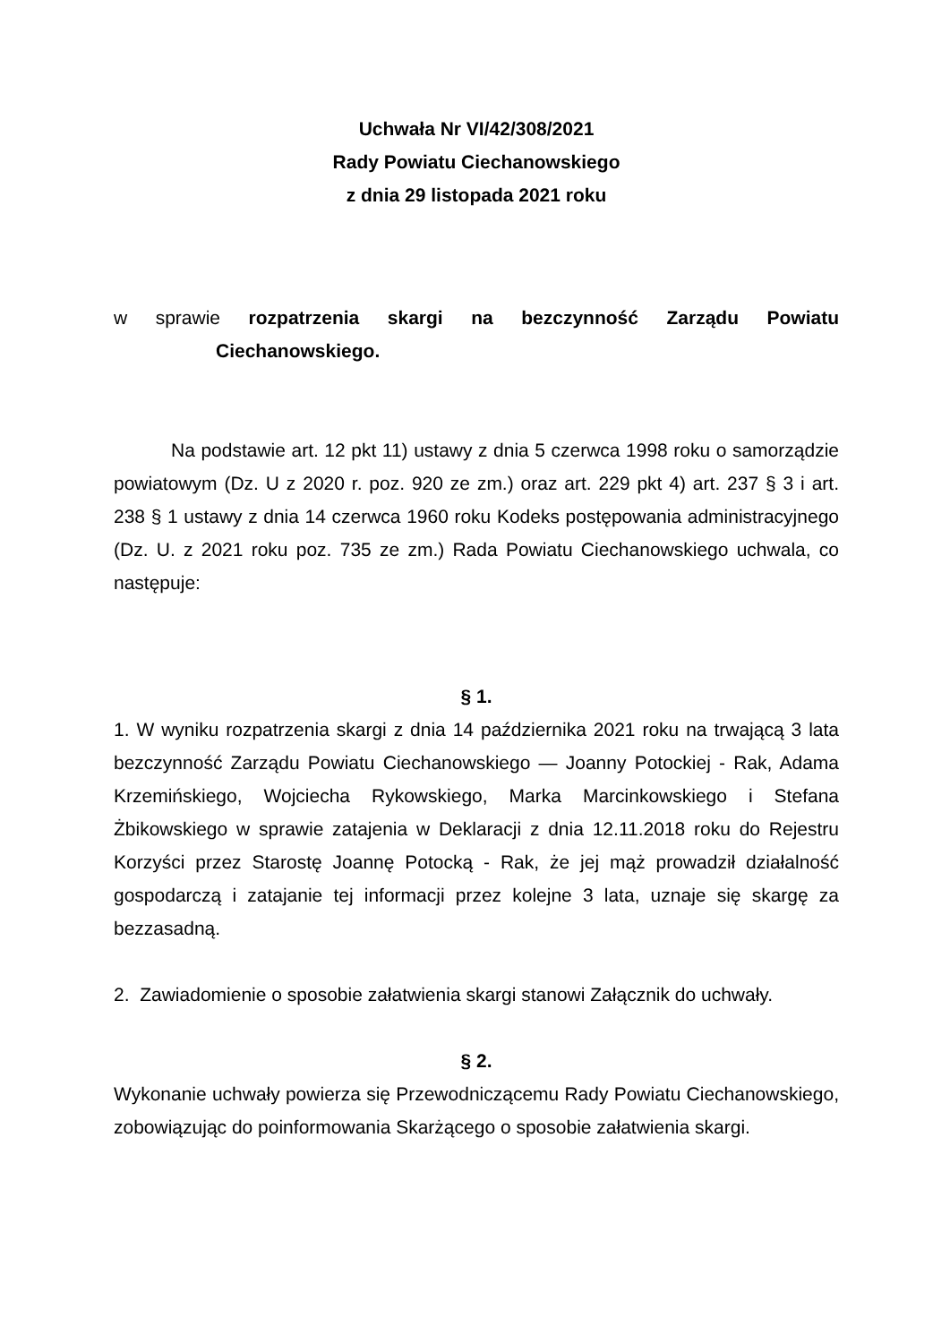Uchwała Nr VI/42/308/2021
Rady Powiatu Ciechanowskiego
z dnia 29 listopada 2021 roku
w sprawie rozpatrzenia skargi na bezczynność Zarządu Powiatu
Ciechanowskiego.
Na podstawie art. 12 pkt 11) ustawy z dnia 5 czerwca 1998 roku o samorządzie powiatowym (Dz. U z 2020 r. poz. 920 ze zm.) oraz art. 229 pkt 4) art. 237 § 3 i art. 238 § 1 ustawy z dnia 14 czerwca 1960 roku Kodeks postępowania administracyjnego (Dz. U. z 2021 roku poz. 735 ze zm.) Rada Powiatu Ciechanowskiego uchwala, co następuje:
§ 1.
1. W wyniku rozpatrzenia skargi z dnia 14 października 2021 roku na trwającą 3 lata bezczynność Zarządu Powiatu Ciechanowskiego — Joanny Potockiej - Rak, Adama Krzemińskiego, Wojciecha Rykowskiego, Marka Marcinkowskiego i Stefana Żbikowskiego w sprawie zatajenia w Deklaracji z dnia 12.11.2018 roku do Rejestru Korzyści przez Starostę Joannę Potocką - Rak, że jej mąż prowadził działalność gospodarczą i zatajanie tej informacji przez kolejne 3 lata, uznaje się skargę za bezzasadną.
2. Zawiadomienie o sposobie załatwienia skargi stanowi Załącznik do uchwały.
§ 2.
Wykonanie uchwały powierza się Przewodniczącemu Rady Powiatu Ciechanowskiego, zobowiązując do poinformowania Skarżącego o sposobie załatwienia skargi.